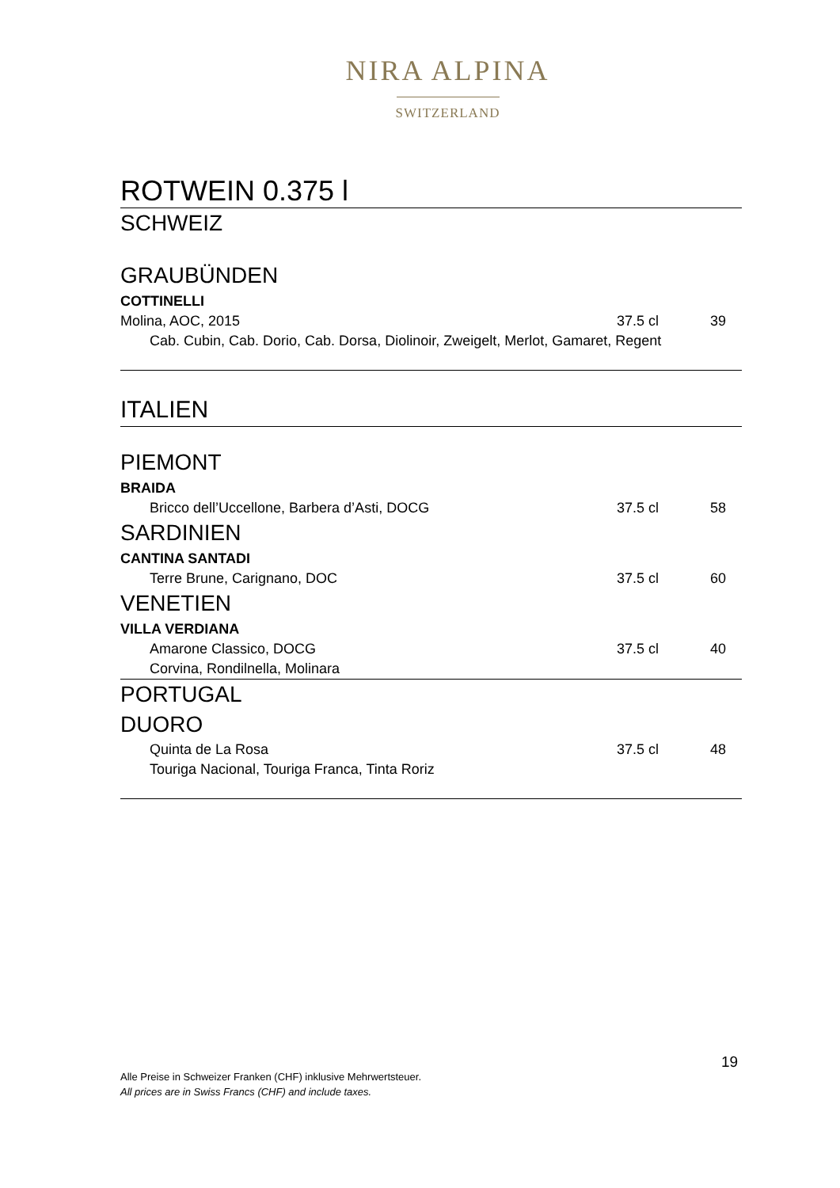NIRA ALPINA
SWITZERLAND
ROTWEIN 0.375 l
SCHWEIZ
GRAUBÜNDEN
COTTINELLI
Molina, AOC, 2015 37.5 cl 39
Cab. Cubin, Cab. Dorio, Cab. Dorsa, Diolinoir, Zweigelt, Merlot, Gamaret, Regent
ITALIEN
PIEMONT
BRAIDA
Bricco dell’Uccellone, Barbera d’Asti, DOCG 37.5 cl 58
SARDINIEN
CANTINA SANTADI
Terre Brune, Carignano, DOC 37.5 cl 60
VENETIEN
VILLA VERDIANA
Amarone Classico, DOCG 37.5 cl 40
Corvina, Rondilnella, Molinara
PORTUGAL
DUORO
Quinta de La Rosa 37.5 cl 48
Touriga Nacional, Touriga Franca, Tinta Roriz
19
Alle Preise in Schweizer Franken (CHF) inklusive Mehrwertsteuer.
All prices are in Swiss Francs (CHF) and include taxes.